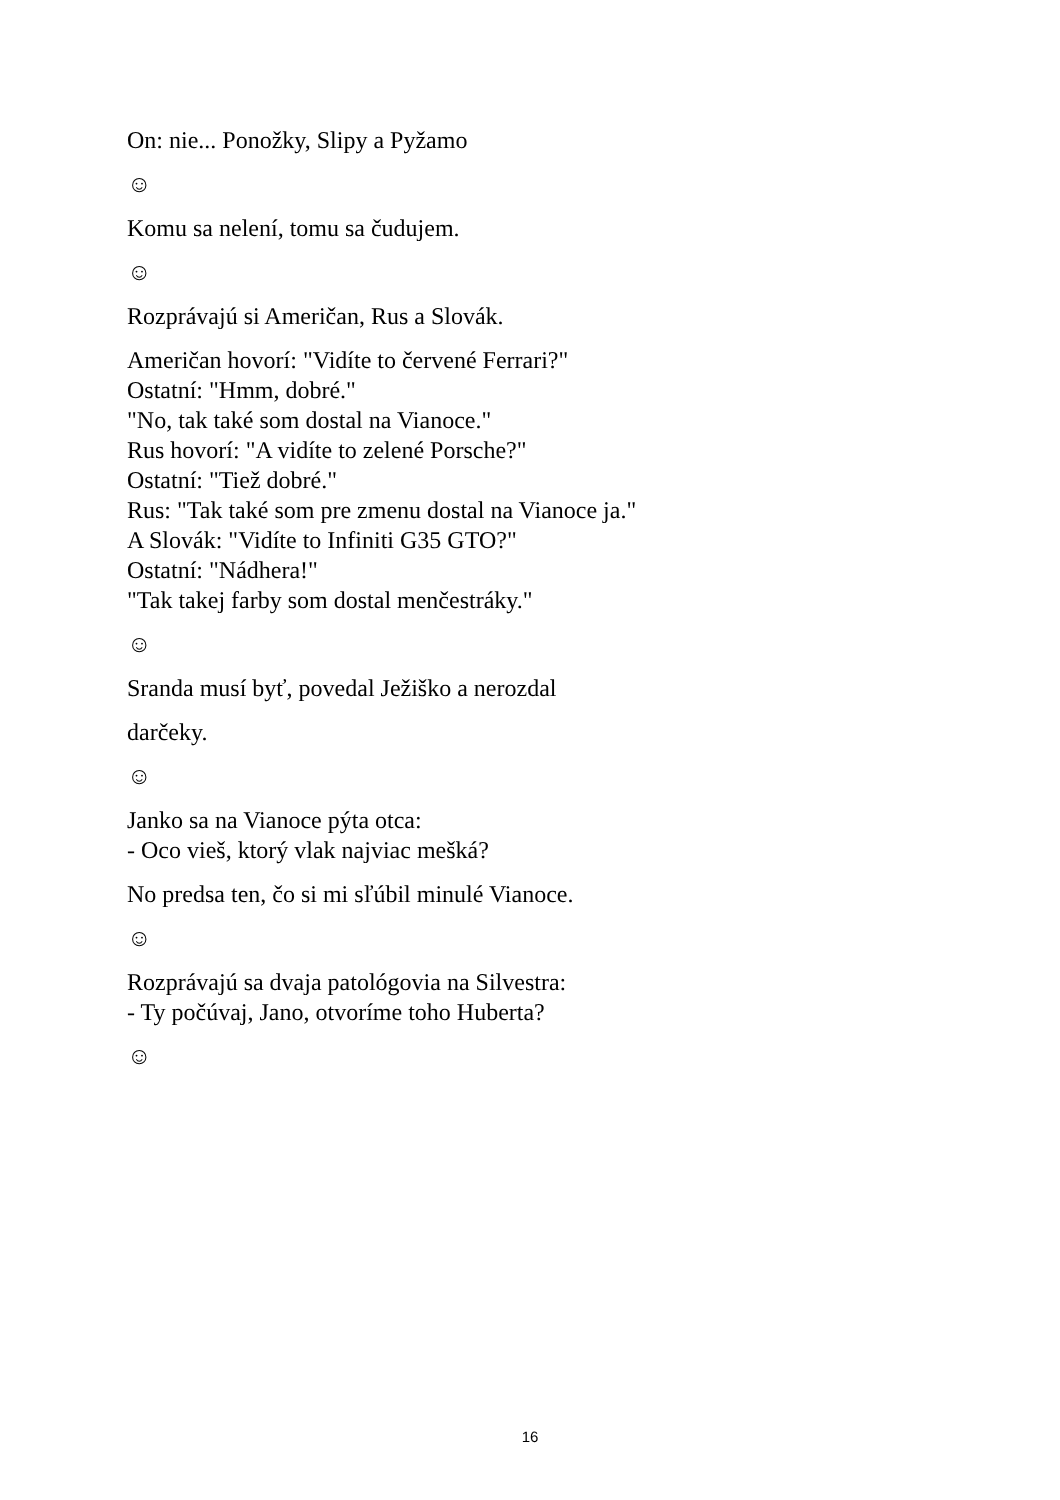On: nie... Ponožky, Slipy a Pyžamo
☺
Komu sa nelení, tomu sa čudujem.
☺
Rozprávajú si Američan, Rus a Slovák.
Američan hovorí: "Vidíte to červené Ferrari?"
Ostatní: "Hmm, dobré."
"No, tak také som dostal na Vianoce."
Rus hovorí: "A vidíte to zelené Porsche?"
Ostatní: "Tiež dobré."
Rus: "Tak také som pre zmenu dostal na Vianoce ja."
A Slovák: "Vidíte to Infiniti G35 GTO?"
Ostatní: "Nádhera!"
"Tak takej farby som dostal menčestráky."
☺
Sranda musí byť, povedal Ježiško a nerozdal
darčeky.
☺
Janko sa na Vianoce pýta otca:
- Oco vieš, ktorý vlak najviac mešká?
No predsa ten, čo si mi sľúbil minulé Vianoce.
☺
Rozprávajú sa dvaja patológovia na Silvestra:
- Ty počúvaj, Jano, otvoríme toho Huberta?
☺
16